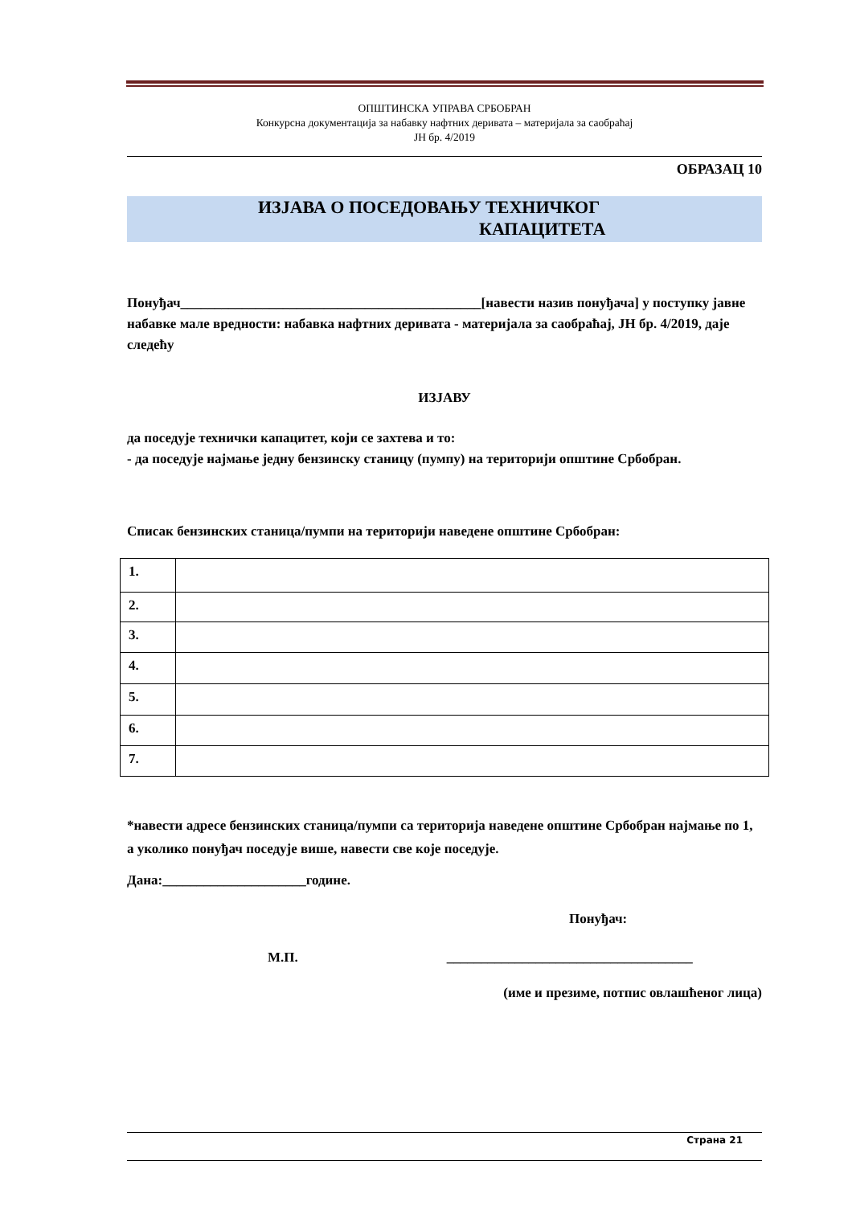ОПШТИНСКА УПРАВА СРБОБРАН
Конкурсна документација за набавку нафтних деривата – материјала за саобраћај
ЈН бр. 4/2019
ОБРАЗАЦ 10
ИЗЈАВА О ПОСЕДОВАЊУ ТЕХНИЧКОГ
КАПАЦИТЕТА
Понуђач____________________________________________[навести назив понуђача] у поступку јавне набавке мале вредности: набавка нафтних деривата - материјала за саобраћај, ЈН бр. 4/2019, даје следећу
ИЗЈАВУ
да поседује технички капацитет, који се захтева и то:
- да поседује најмање једну бензинску станицу (пумпу) на територији општине Србобран.
Списак бензинских станица/пумпи на територији наведене општине Србобран:
| 1. | |
| 2. | |
| 3. | |
| 4. | |
| 5. | |
| 6. | |
| 7. | |
*навести адресе бензинских станица/пумпи са територија наведене општине Србобран најмање по 1, а уколико понуђач поседује више, навести све које поседује.
Дана:_____________________године.
Понуђач:
М.П. ____________________________________
(име и презиме, потпис овлашћеног лица)
Страна 21